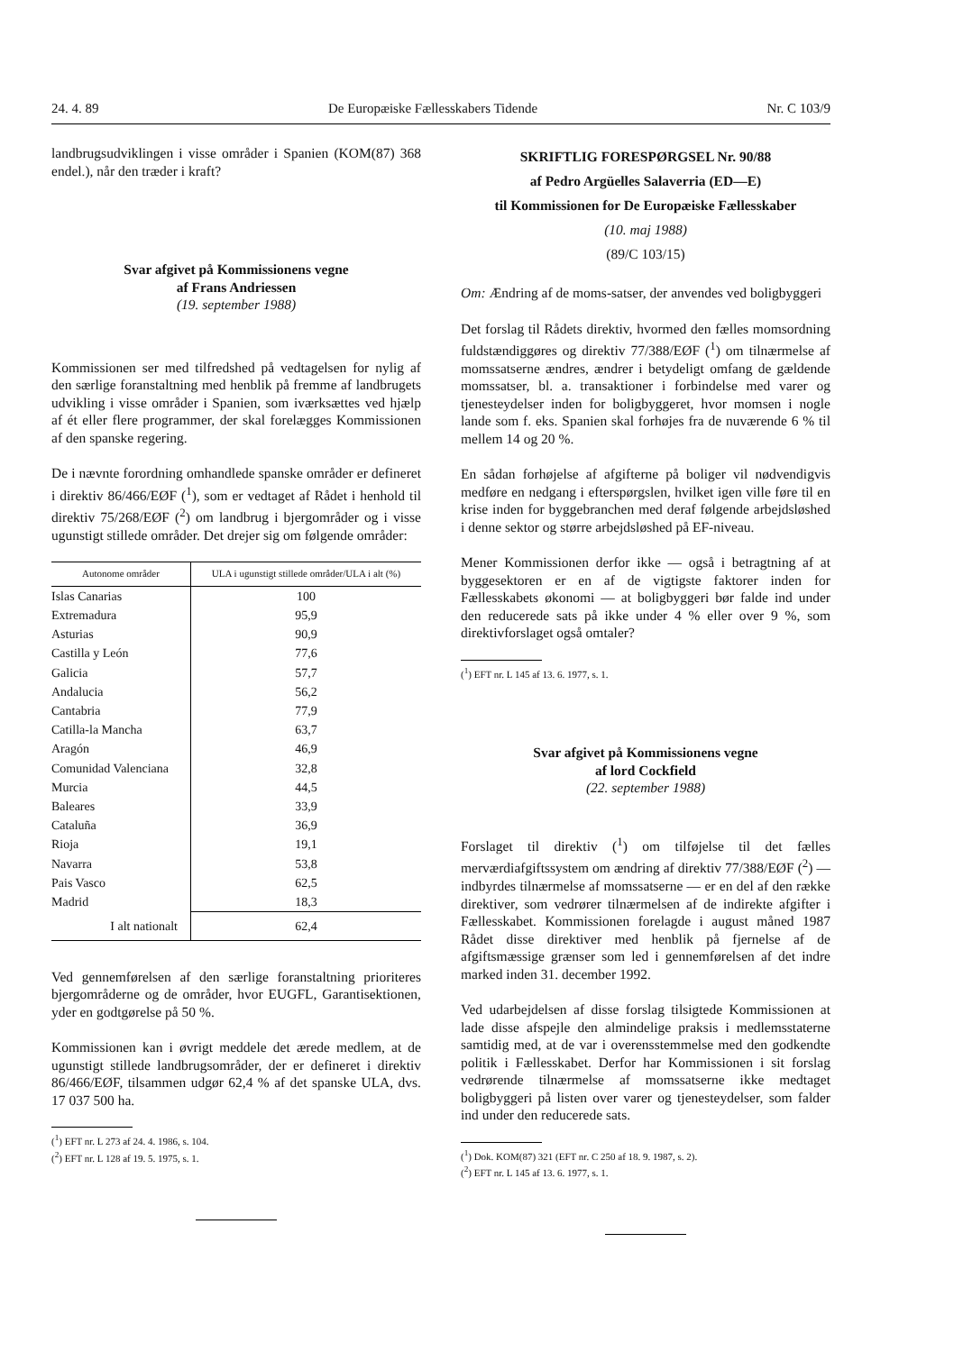24. 4. 89 De Europæiske Fællesskabers Tidende Nr. C 103/9
landbrugsudviklingen i visse områder i Spanien (KOM(87) 368 endel.), når den træder i kraft?
Svar afgivet på Kommissionens vegne
af Frans Andriessen
(19. september 1988)
Kommissionen ser med tilfredshed på vedtagelsen for nylig af den særlige foranstaltning med henblik på fremme af landbrugets udvikling i visse områder i Spanien, som iværksættes ved hjælp af ét eller flere programmer, der skal forelægges Kommissionen af den spanske regering.
De i nævnte forordning omhandlede spanske områder er defineret i direktiv 86/466/EØF (<sup>1</sup>), som er vedtaget af Rådet i henhold til direktiv 75/268/EØF (<sup>2</sup>) om landbrug i bjergområder og i visse ugunstigt stillede områder. Det drejer sig om følgende områder:
| Autonome områder | ULA i ugunstigt stillede områder/ULA i alt (%) |
| --- | --- |
| Islas Canarias | 100 |
| Extremadura | 95,9 |
| Asturias | 90,9 |
| Castilla y León | 77,6 |
| Galicia | 57,7 |
| Andalucia | 56,2 |
| Cantabria | 77,9 |
| Catilla-la Mancha | 63,7 |
| Aragón | 46,9 |
| Comunidad Valenciana | 32,8 |
| Murcia | 44,5 |
| Baleares | 33,9 |
| Cataluña | 36,9 |
| Rioja | 19,1 |
| Navarra | 53,8 |
| Pais Vasco | 62,5 |
| Madrid | 18,3 |
| I alt nationalt | 62,4 |
Ved gennemførelsen af den særlige foranstaltning prioriteres bjergområderne og de områder, hvor EUGFL, Garantisektionen, yder en godtgørelse på 50 %.
Kommissionen kan i øvrigt meddele det ærede medlem, at de ugunstigt stillede landbrugsområder, der er defineret i direktiv 86/466/EØF, tilsammen udgør 62,4 % af det spanske ULA, dvs. 17 037 500 ha.
(<sup>1</sup>) EFT nr. L 273 af 24. 4. 1986, s. 104.
(<sup>2</sup>) EFT nr. L 128 af 19. 5. 1975, s. 1.
SKRIFTLIG FORESPØRGSEL Nr. 90/88
af Pedro Argüelles Salaverria (ED—E)
til Kommissionen for De Europæiske Fællesskaber
(10. maj 1988)
(89/C 103/15)
Om: Ændring af de moms-satser, der anvendes ved boligbyggeri
Det forslag til Rådets direktiv, hvormed den fælles momsordning fuldstændiggøres og direktiv 77/388/EØF (<sup>1</sup>) om tilnærmelse af momssatserne ændres, ændrer i betydeligt omfang de gældende momssatser, bl. a. transaktioner i forbindelse med varer og tjenesteydelser inden for boligbyggeret, hvor momsen i nogle lande som f. eks. Spanien skal forhøjes fra de nuværende 6 % til mellem 14 og 20 %.
En sådan forhøjelse af afgifterne på boliger vil nødvendigvis medføre en nedgang i efterspørgslen, hvilket igen ville føre til en krise inden for byggebranchen med deraf følgende arbejdsløshed i denne sektor og større arbejdsløshed på EF-niveau.
Mener Kommissionen derfor ikke — også i betragtning af at byggesektoren er en af de vigtigste faktorer inden for Fællesskabets økonomi — at boligbyggeri bør falde ind under den reducerede sats på ikke under 4 % eller over 9 %, som direktivforslaget også omtaler?
(<sup>1</sup>) EFT nr. L 145 af 13. 6. 1977, s. 1.
Svar afgivet på Kommissionens vegne
af lord Cockfield
(22. september 1988)
Forslaget til direktiv (<sup>1</sup>) om tilføjelse til det fælles merværdiafgiftssystem om ændring af direktiv 77/388/EØF (<sup>2</sup>) — indbyrdes tilnærmelse af momssatserne — er en del af den række direktiver, som vedrører tilnærmelsen af de indirekte afgifter i Fællesskabet. Kommissionen forelagde i august måned 1987 Rådet disse direktiver med henblik på fjernelse af de afgiftsmæssige grænser som led i gennemførelsen af det indre marked inden 31. december 1992.
Ved udarbejdelsen af disse forslag tilsigtede Kommissionen at lade disse afspejle den almindelige praksis i medlemsstaterne samtidig med, at de var i overensstemmelse med den godkendte politik i Fællesskabet. Derfor har Kommissionen i sit forslag vedrørende tilnærmelse af momssatserne ikke medtaget boligbyggeri på listen over varer og tjenesteydelser, som falder ind under den reducerede sats.
(<sup>1</sup>) Dok. KOM(87) 321 (EFT nr. C 250 af 18. 9. 1987, s. 2).
(<sup>2</sup>) EFT nr. L 145 af 13. 6. 1977, s. 1.